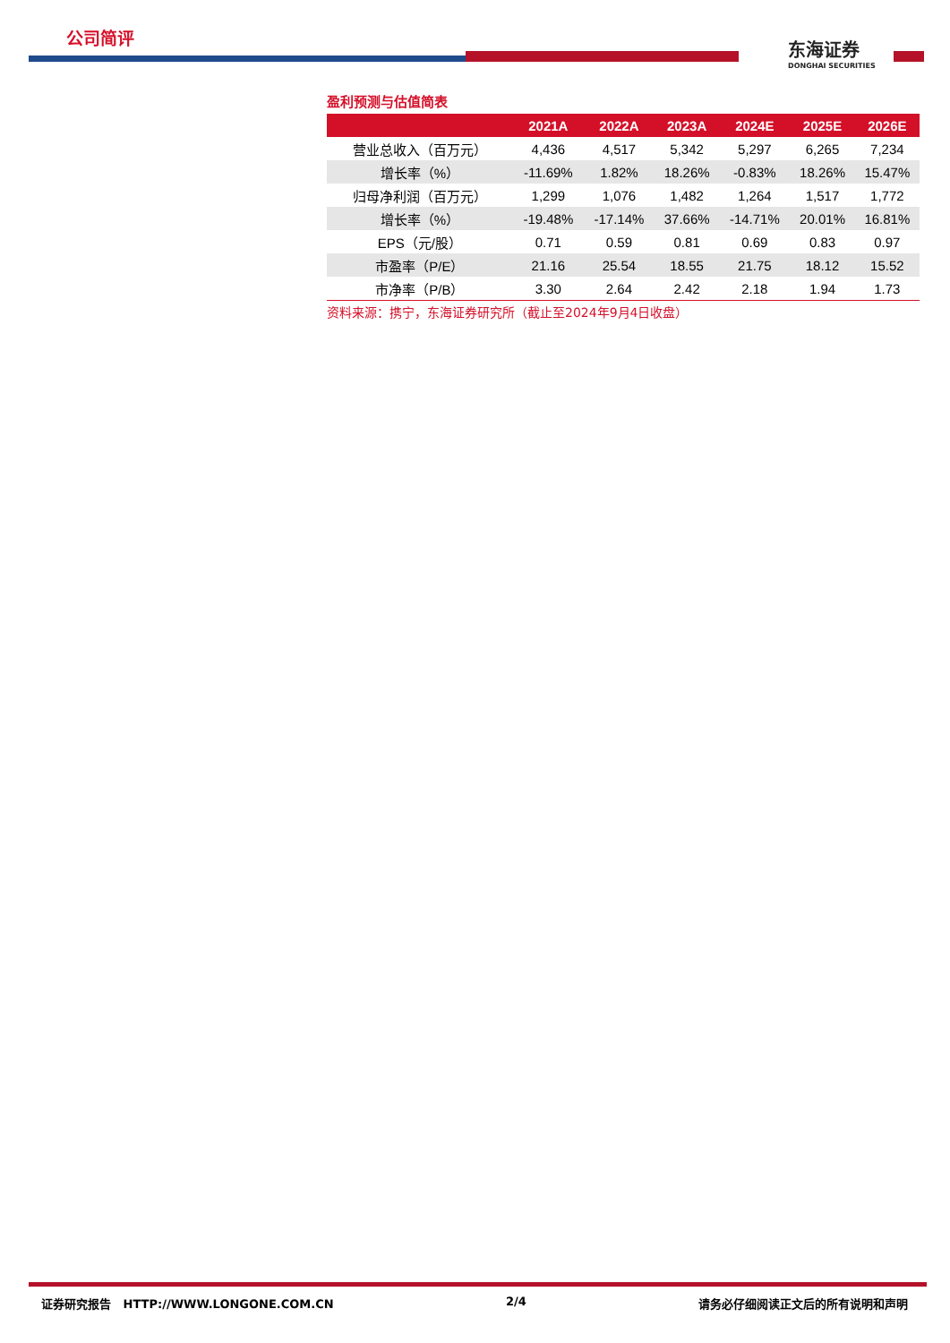公司简评
东海证券
DONGHAI SECURITIES
盈利预测与估值简表
| | 2021A | 2022A | 2023A | 2024E | 2025E | 2026E |
| --- | --- | --- | --- | --- | --- | --- |
| 营业总收入（百万元） | 4,436 | 4,517 | 5,342 | 5,297 | 6,265 | 7,234 |
| 增长率（%） | -11.69% | 1.82% | 18.26% | -0.83% | 18.26% | 15.47% |
| 归母净利润（百万元） | 1,299 | 1,076 | 1,482 | 1,264 | 1,517 | 1,772 |
| 增长率（%） | -19.48% | -17.14% | 37.66% | -14.71% | 20.01% | 16.81% |
| EPS（元/股） | 0.71 | 0.59 | 0.81 | 0.69 | 0.83 | 0.97 |
| 市盈率（P/E） | 21.16 | 25.54 | 18.55 | 21.75 | 18.12 | 15.52 |
| 市净率（P/B） | 3.30 | 2.64 | 2.42 | 2.18 | 1.94 | 1.73 |
资料来源：携宁，东海证券研究所（截止至2024年9月4日收盘）
证券研究报告 HTTP://WWW.LONGONE.COM.CN 2/4 请务必仔细阅读正文后的所有说明和声明